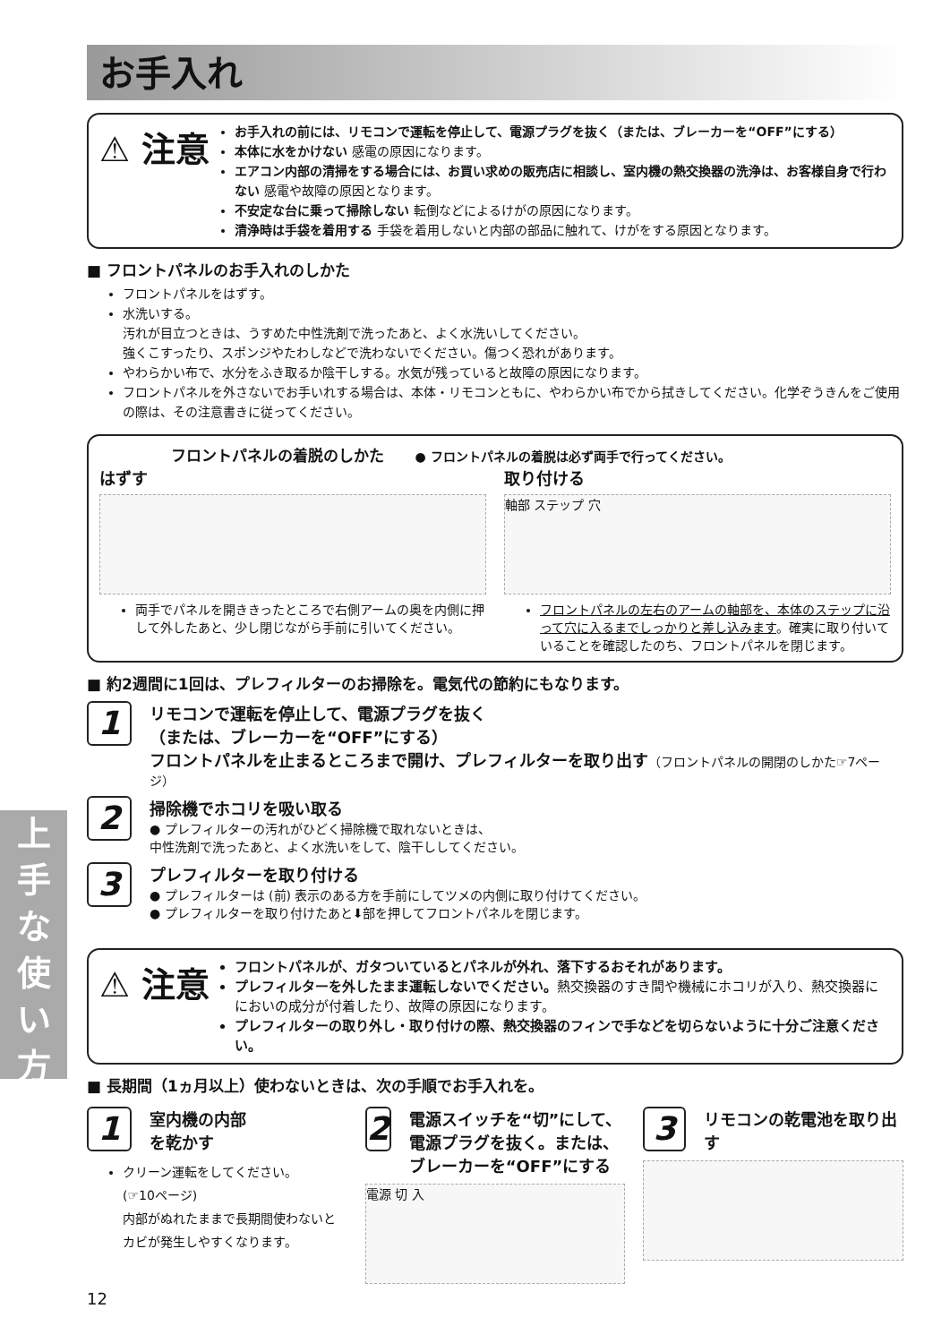お手入れ
⚠ 注意
お手入れの前には、リモコンで運転を停止して、電源プラグを抜く（または、ブレーカーを“OFF”にする）
本体に水をかけない 感電の原因になります。
エアコン内部の清掃をする場合には、お買い求めの販売店に相談し、室内機の熱交換器の洗浄は、お客様自身で行わない 感電や故障の原因となります。
不安定な台に乗って掃除しない 転倒などによるけがの原因になります。
清浄時は手袋を着用する 手袋を着用しないと内部の部品に触れて、けがをする原因となります。
■ フロントパネルのお手入れのしかた
フロントパネルをはずす。
水洗いする。
汚れが目立つときは、うすめた中性洗剤で洗ったあと、よく水洗いしてください。
強くこすったり、スポンジやたわしなどで洗わないでください。傷つく恐れがあります。
やわらかい布で、水分をふき取るか陰干しする。水気が残っていると故障の原因になります。
フロントパネルを外さないでお手いれする場合は、本体・リモコンともに、やわらかい布でから拭きしてください。化学ぞうきんをご使用の際は、その注意書きに従ってください。
フロントパネルの着脱のしかた ● フロントパネルの着脱は必ず両手で行ってください。
はずす
両手でパネルを開ききったところで右側アームの奥を内側に押して外したあと、少し閉じながら手前に引いてください。
取り付ける
軸部 ステップ 穴
フロントパネルの左右のアームの軸部を、本体のステップに沿って穴に入るまでしっかりと差し込みます。確実に取り付いていることを確認したのち、フロントパネルを閉じます。
■ 約2週間に1回は、プレフィルターのお掃除を。電気代の節約にもなります。
1
リモコンで運転を停止して、電源プラグを抜く
（または、ブレーカーを“OFF”にする）
フロントパネルを止まるところまで開け、プレフィルターを取り出す（フロントパネルの開閉のしかた☞7ページ）
2
掃除機でホコリを吸い取る
● プレフィルターの汚れがひどく掃除機で取れないときは、
中性洗剤で洗ったあと、よく水洗いをして、陰干ししてください。
3
プレフィルターを取り付ける
● プレフィルターは (前) 表示のある方を手前にしてツメの内側に取り付けてください。
● プレフィルターを取り付けたあと⬇部を押してフロントパネルを閉じます。
⚠ 注意
フロントパネルが、ガタついているとパネルが外れ、落下するおそれがあります。
プレフィルターを外したまま運転しないでください。熱交換器のすき間や機械にホコリが入り、熱交換器ににおいの成分が付着したり、故障の原因になります。
プレフィルターの取り外し・取り付けの際、熱交換器のフィンで手などを切らないように十分ご注意ください。
■ 長期間（1ヵ月以上）使わないときは、次の手順でお手入れを。
1 室内機の内部
を乾かす
クリーン運転をしてください。
(☞10ページ)
内部がぬれたままで長期間使わないとカビが発生しやすくなります。
2 電源スイッチを“切”にして、電源プラグを抜く。または、ブレーカーを“OFF”にする
電源 切 入
3 リモコンの乾電池を取り出す
12
上
手
な
使
い
方